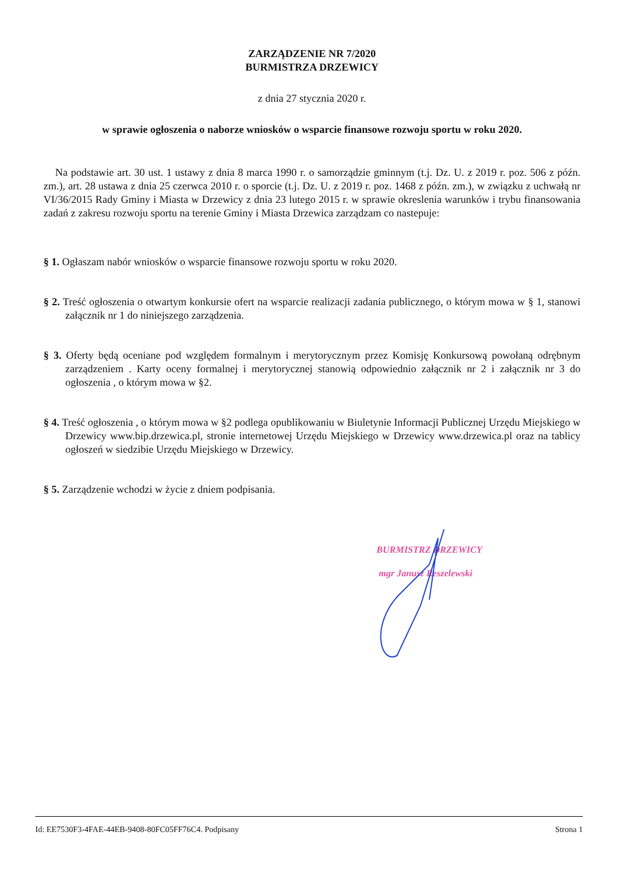ZARZĄDZENIE NR 7/2020
BURMISTRZA DRZEWICY
z dnia 27 stycznia 2020 r.
w sprawie ogłoszenia o naborze wniosków o wsparcie finansowe rozwoju sportu w roku 2020.
Na podstawie art. 30 ust. 1 ustawy z dnia 8 marca 1990 r. o samorządzie gminnym (t.j. Dz. U. z 2019 r. poz. 506 z późn. zm.), art. 28 ustawa z dnia 25 czerwca 2010 r. o sporcie (t.j. Dz. U. z 2019 r. poz. 1468 z późn. zm.), w związku z uchwałą nr VI/36/2015 Rady Gminy i Miasta w Drzewicy z dnia 23 lutego 2015 r. w sprawie okreslenia warunków i trybu finansowania zadań z zakresu rozwoju sportu na terenie Gminy i Miasta Drzewica zarządzam co nastepuje:
§ 1. Ogłaszam nabór wniosków o wsparcie finansowe rozwoju sportu w roku 2020.
§ 2. Treść ogłoszenia o otwartym konkursie ofert na wsparcie realizacji zadania publicznego, o którym mowa w § 1, stanowi załącznik nr 1 do niniejszego zarządzenia.
§ 3. Oferty będą oceniane pod względem formalnym i merytorycznym przez Komisję Konkursową powołaną odrębnym zarządzeniem . Karty oceny formalnej i merytorycznej stanowią odpowiednio załącznik nr 2 i załącznik nr 3 do ogłoszenia , o którym mowa w §2.
§ 4. Treść ogłoszenia , o którym mowa w §2 podlega opublikowaniu w Biuletynie Informacji Publicznej Urzędu Miejskiego w Drzewicy www.bip.drzewica.pl, stronie internetowej Urzędu Miejskiego w Drzewicy www.drzewica.pl oraz na tablicy ogłoszeń w siedzibie Urzędu Miejskiego w Drzewicy.
§ 5. Zarządzenie wchodzi w życie z dniem podpisania.
BURMISTRZ DRZEWICY
mgr Janusz Reszelewski
Id: EE7530F3-4FAE-44EB-9408-80FC05FF76C4. Podpisany Strona 1